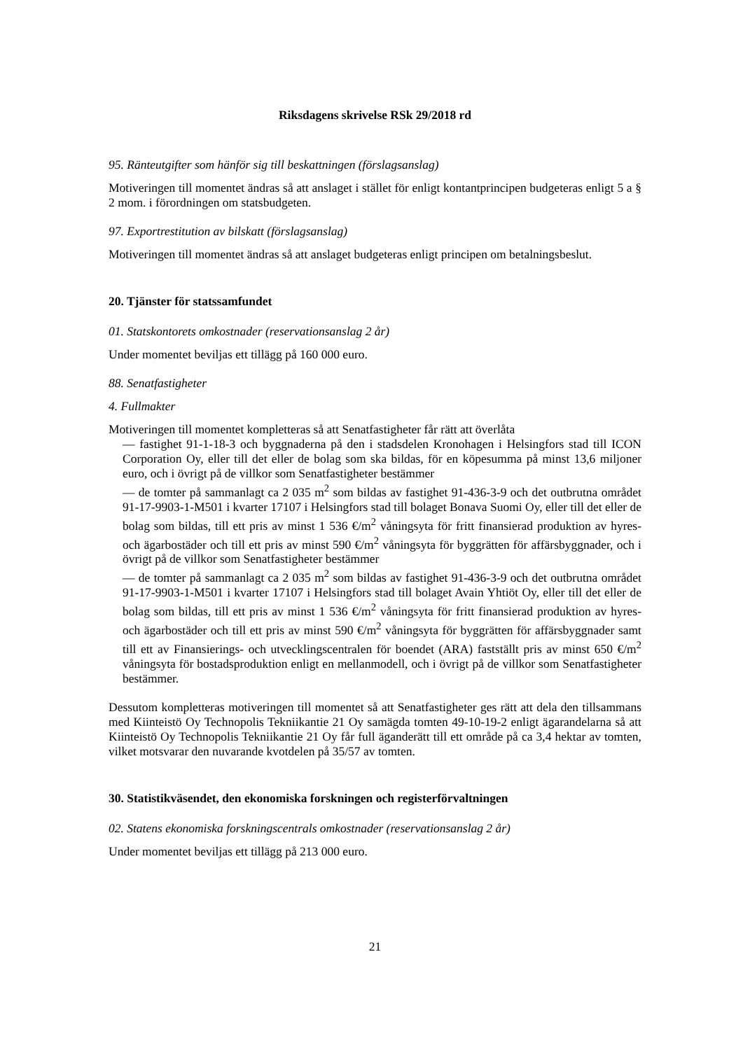Riksdagens skrivelse RSk 29/2018 rd
95. Ränteutgifter som hänför sig till beskattningen (förslagsanslag)
Motiveringen till momentet ändras så att anslaget i stället för enligt kontantprincipen budgeteras enligt 5 a § 2 mom. i förordningen om statsbudgeten.
97. Exportrestitution av bilskatt (förslagsanslag)
Motiveringen till momentet ändras så att anslaget budgeteras enligt principen om betalningsbeslut.
20. Tjänster för statssamfundet
01. Statskontorets omkostnader (reservationsanslag 2 år)
Under momentet beviljas ett tillägg på 160 000 euro.
88. Senatfastigheter
4. Fullmakter
Motiveringen till momentet kompletteras så att Senatfastigheter får rätt att överlåta
— fastighet 91-1-18-3 och byggnaderna på den i stadsdelen Kronohagen i Helsingfors stad till ICON Corporation Oy, eller till det eller de bolag som ska bildas, för en köpesumma på minst 13,6 miljoner euro, och i övrigt på de villkor som Senatfastigheter bestämmer
— de tomter på sammanlagt ca 2 035 m<sup>2</sup> som bildas av fastighet 91-436-3-9 och det outbrutna området 91-17-9903-1-M501 i kvarter 17107 i Helsingfors stad till bolaget Bonava Suomi Oy, eller till det eller de bolag som bildas, till ett pris av minst 1 536 €/m<sup>2</sup> våningsyta för fritt finansierad produktion av hyres- och ägarbostäder och till ett pris av minst 590 €/m<sup>2</sup> våningsyta för byggrätten för affärsbyggnader, och i övrigt på de villkor som Senatfastigheter bestämmer
— de tomter på sammanlagt ca 2 035 m<sup>2</sup> som bildas av fastighet 91-436-3-9 och det outbrutna området 91-17-9903-1-M501 i kvarter 17107 i Helsingfors stad till bolaget Avain Yhtiöt Oy, eller till det eller de bolag som bildas, till ett pris av minst 1 536 €/m<sup>2</sup> våningsyta för fritt finansierad produktion av hyres- och ägarbostäder och till ett pris av minst 590 €/m<sup>2</sup> våningsyta för byggrätten för affärsbyggnader samt till ett av Finansierings- och utvecklingscentralen för boendet (ARA) fastställt pris av minst 650 €/m<sup>2</sup> våningsyta för bostadsproduktion enligt en mellanmodell, och i övrigt på de villkor som Senatfastigheter bestämmer.
Dessutom kompletteras motiveringen till momentet så att Senatfastigheter ges rätt att dela den tillsammans med Kiinteistö Oy Technopolis Tekniikantie 21 Oy samägda tomten 49-10-19-2 enligt ägarandelarna så att Kiinteistö Oy Technopolis Tekniikantie 21 Oy får full äganderätt till ett område på ca 3,4 hektar av tomten, vilket motsvarar den nuvarande kvotdelen på 35/57 av tomten.
30. Statistikväsendet, den ekonomiska forskningen och registerförvaltningen
02. Statens ekonomiska forskningscentrals omkostnader (reservationsanslag 2 år)
Under momentet beviljas ett tillägg på 213 000 euro.
21